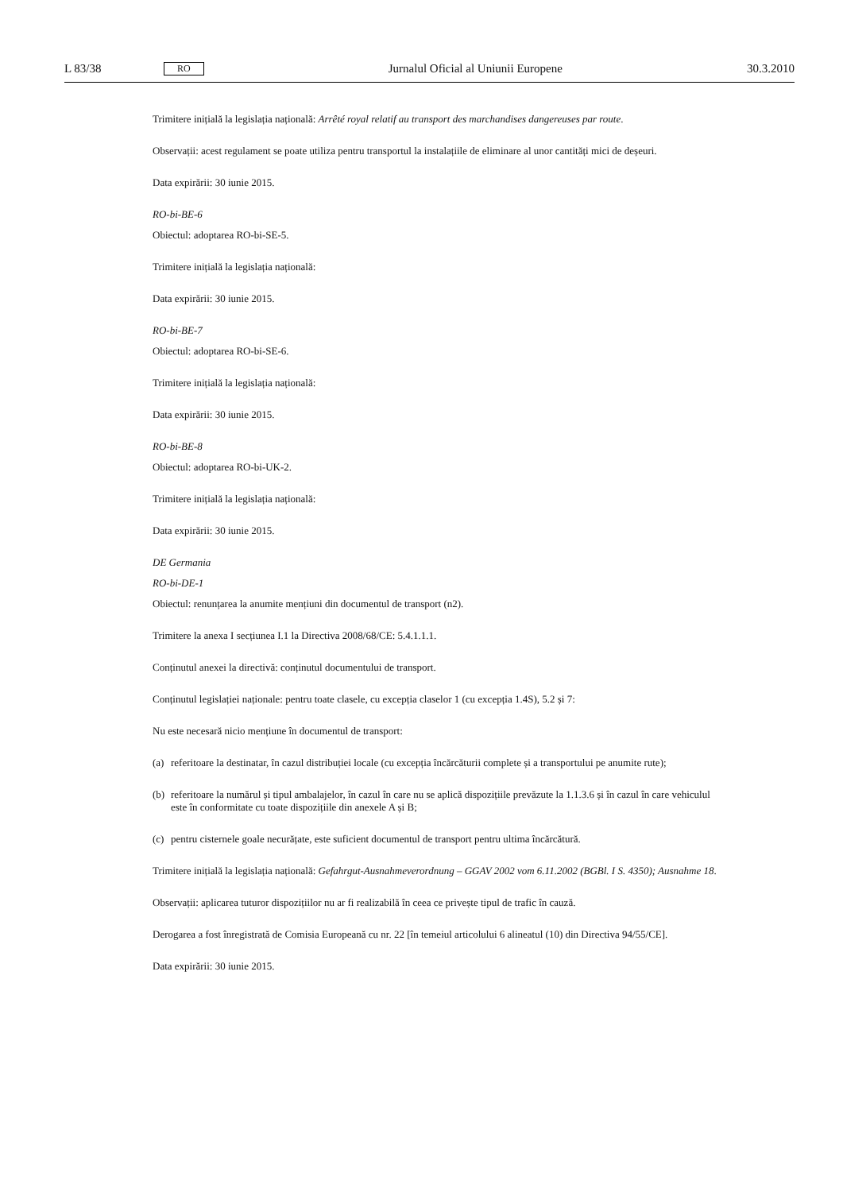L 83/38 RO Jurnalul Oficial al Uniunii Europene 30.3.2010
Trimitere inițială la legislația națională: Arrêté royal relatif au transport des marchandises dangereuses par route.
Observații: acest regulament se poate utiliza pentru transportul la instalațiile de eliminare al unor cantități mici de deșeuri.
Data expirării: 30 iunie 2015.
RO-bi-BE-6
Obiectul: adoptarea RO-bi-SE-5.
Trimitere inițială la legislația națională:
Data expirării: 30 iunie 2015.
RO-bi-BE-7
Obiectul: adoptarea RO-bi-SE-6.
Trimitere inițială la legislația națională:
Data expirării: 30 iunie 2015.
RO-bi-BE-8
Obiectul: adoptarea RO-bi-UK-2.
Trimitere inițială la legislația națională:
Data expirării: 30 iunie 2015.
DE Germania
RO-bi-DE-1
Obiectul: renunțarea la anumite mențiuni din documentul de transport (n2).
Trimitere la anexa I secțiunea I.1 la Directiva 2008/68/CE: 5.4.1.1.1.
Conținutul anexei la directivă: conținutul documentului de transport.
Conținutul legislației naționale: pentru toate clasele, cu excepția claselor 1 (cu excepția 1.4S), 5.2 și 7:
Nu este necesară nicio mențiune în documentul de transport:
(a) referitoare la destinatar, în cazul distribuției locale (cu excepția încărcăturii complete și a transportului pe anumite rute);
(b) referitoare la numărul și tipul ambalajelor, în cazul în care nu se aplică dispozițiile prevăzute la 1.1.3.6 și în cazul în care vehiculul este în conformitate cu toate dispozițiile din anexele A și B;
(c) pentru cisternele goale necurățate, este suficient documentul de transport pentru ultima încărcătură.
Trimitere inițială la legislația națională: Gefahrgut-Ausnahmeverordnung – GGAV 2002 vom 6.11.2002 (BGBl. I S. 4350); Ausnahme 18.
Observații: aplicarea tuturor dispozițiilor nu ar fi realizabilă în ceea ce privește tipul de trafic în cauză.
Derogarea a fost înregistrată de Comisia Europeană cu nr. 22 [în temeiul articolului 6 alineatul (10) din Directiva 94/55/CE].
Data expirării: 30 iunie 2015.